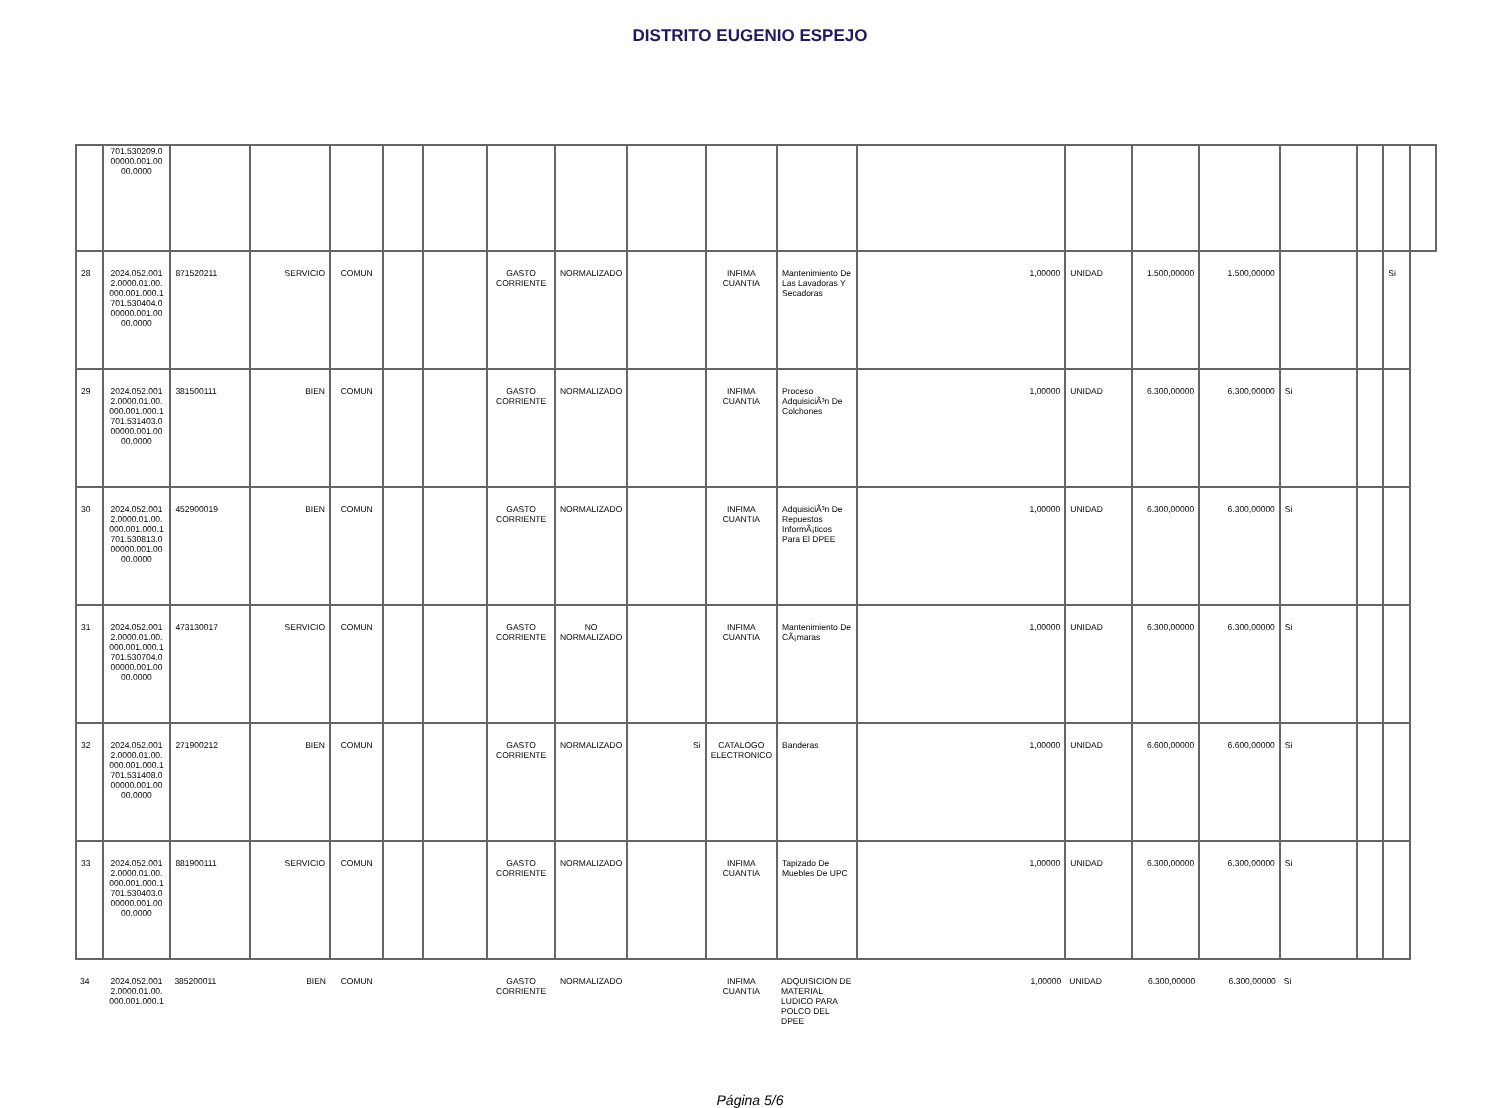DISTRITO EUGENIO ESPEJO
| | 701.530209.0 00000.001.00 00.0000 | | | | | | | | | | | | | | | | | | |
| 28 | 2024.052.001 2.0000.01.00. 000.001.000.1 701.530404.0 00000.001.00 00.0000 | 871520211 | SERVICIO | COMUN | | | GASTO CORRIENTE | NORMALIZADO | | INFIMA CUANTIA | Mantenimiento De Las Lavadoras Y Secadoras | 1,00000 | UNIDAD | 1.500,00000 | 1.500,00000 | | | Si | |
| 29 | 2024.052.001 2.0000.01.00. 000.001.000.1 701.531403.0 00000.001.00 00.0000 | 381500111 | BIEN | COMUN | | | GASTO CORRIENTE | NORMALIZADO | | INFIMA CUANTIA | Proceso AdquisiciÃ³n De Colchones | 1,00000 | UNIDAD | 6.300,00000 | 6.300,00000 | Si | | | |
| 30 | 2024.052.001 2.0000.01.00. 000.001.000.1 701.530813.0 00000.001.00 00.0000 | 452900019 | BIEN | COMUN | | | GASTO CORRIENTE | NORMALIZADO | | INFIMA CUANTIA | AdquisiciÃ³n De Repuestos InformÃ¡ticos Para El DPEE | 1,00000 | UNIDAD | 6.300,00000 | 6.300,00000 | Si | | | |
| 31 | 2024.052.001 2.0000.01.00. 000.001.000.1 701.530704.0 00000.001.00 00.0000 | 473130017 | SERVICIO | COMUN | | | GASTO CORRIENTE | NO NORMALIZADO | | INFIMA CUANTIA | Mantenimiento De CÃ¡maras | 1,00000 | UNIDAD | 6.300,00000 | 6.300,00000 | Si | | | |
| 32 | 2024.052.001 2.0000.01.00. 000.001.000.1 701.531408.0 00000.001.00 00.0000 | 271900212 | BIEN | COMUN | | | GASTO CORRIENTE | NORMALIZADO | Si | CATALOGO ELECTRONICO | Banderas | 1,00000 | UNIDAD | 6.600,00000 | 6.600,00000 | Si | | | |
| 33 | 2024.052.001 2.0000.01.00. 000.001.000.1 701.530403.0 00000.001.00 00.0000 | 881900111 | SERVICIO | COMUN | | | GASTO CORRIENTE | NORMALIZADO | | INFIMA CUANTIA | Tapizado De Muebles De UPC | 1,00000 | UNIDAD | 6.300,00000 | 6.300,00000 | Si | | | |
| 34 | 2024.052.001 2.0000.01.00. 000.001.000.1 | 385200011 | BIEN | COMUN | | | GASTO CORRIENTE | NORMALIZADO | | INFIMA CUANTIA | ADQUISICION DE MATERIAL LUDICO PARA POLCO DEL DPEE | 1,00000 | UNIDAD | 6.300,00000 | 6.300,00000 | Si | | | |
Página 5/6